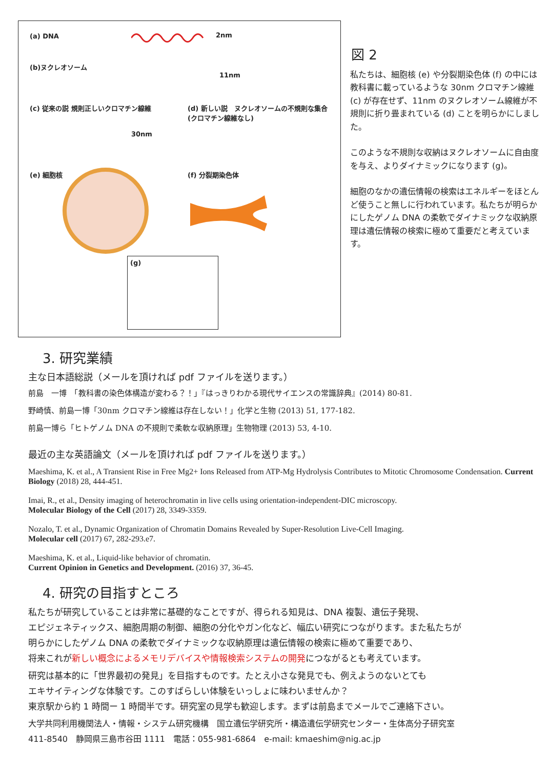(a) DNA 2nm
(b)ヌクレオソーム
11nm
(c) 従来の説 規則正しいクロマチン線維
(d) 新しい説　ヌクレオソームの不規則な集合
(クロマチン線維なし)
30nm
(e) 細胞核 (f) 分裂期染色体
(g)
図 2
私たちは、細胞核 (e) や分裂期染色体 (f) の中には教科書に載っているような 30nm クロマチン線維 (c) が存在せず、11nm のヌクレオソーム線維が不規則に折り畳まれている (d) ことを明らかにしました。
このような不規則な収納はヌクレオソームに自由度を与え、よりダイナミックになります (g)。
細胞のなかの遺伝情報の検索はエネルギーをほとんど使うこと無しに行われています。私たちが明らかにしたゲノム DNA の柔軟でダイナミックな収納原理は遺伝情報の検索に極めて重要だと考えています。
3. 研究業績
主な日本語総説（メールを頂ければ pdf ファイルを送ります。）
前島　一博　「教科書の染色体構造が変わる？！」『はっきりわかる現代サイエンスの常識辞典』(2014) 80-81.
野崎慎、前島一博「30nm クロマチン線維は存在しない！」化学と生物 (2013) 51, 177-182.
前島一博ら「ヒトゲノム DNA の不規則で柔軟な収納原理」生物物理 (2013) 53, 4-10.
最近の主な英語論文（メールを頂ければ pdf ファイルを送ります。）
Maeshima, K. et al., A Transient Rise in Free Mg2+ Ions Released from ATP-Mg Hydrolysis Contributes to Mitotic Chromosome Condensation. Current Biology (2018) 28, 444-451.
Imai, R., et al., Density imaging of heterochromatin in live cells using orientation-independent-DIC microscopy.
Molecular Biology of the Cell (2017) 28, 3349-3359.
Nozalo, T. et al., Dynamic Organization of Chromatin Domains Revealed by Super-Resolution Live-Cell Imaging.
Molecular cell (2017) 67, 282-293.e7.
Maeshima, K. et al., Liquid-like behavior of chromatin.
Current Opinion in Genetics and Development. (2016) 37, 36-45.
4. 研究の目指すところ
私たちが研究していることは非常に基礎的なことですが、得られる知見は、DNA 複製、遺伝子発現、
エピジェネティックス、細胞周期の制御、細胞の分化やガン化など、幅広い研究につながります。また私たちが
明らかにしたゲノム DNA の柔軟でダイナミックな収納原理は遺伝情報の検索に極めて重要であり、
将来これが新しい概念によるメモリデバイスや情報検索システムの開発につながるとも考えています。
研究は基本的に「世界最初の発見」を目指すものです。たとえ小さな発見でも、例えようのないとても
エキサイティングな体験です。このすばらしい体験をいっしょに味わいませんか？
東京駅から約 1 時間ー 1 時間半です。研究室の見学も歓迎します。まずは前島までメールでご連絡下さい。
大学共同利用機関法人・情報・システム研究機構　国立遺伝学研究所・構造遺伝学研究センター・生体高分子研究室
411-8540　静岡県三島市谷田 1111　電話：055-981-6864　e-mail: kmaeshim@nig.ac.jp